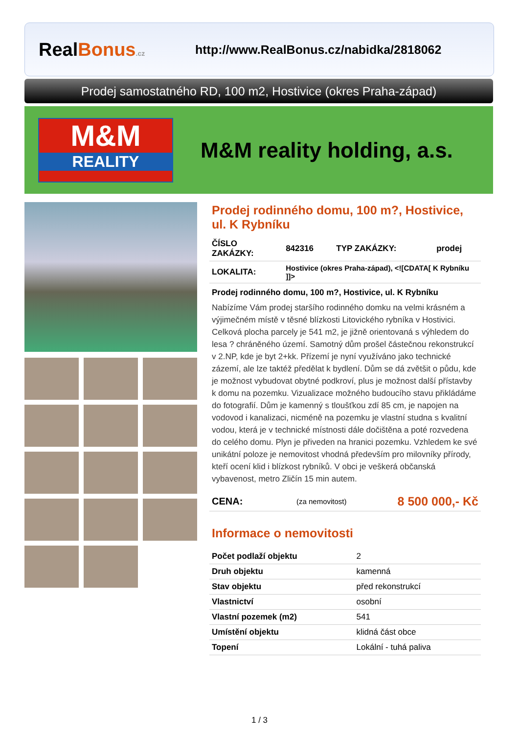RealBonus.cz
http://www.RealBonus.cz/nabidka/2818062
Prodej samostatného RD, 100 m2, Hostivice (okres Praha-západ)
M&M
REALITY
M&M reality holding, a.s.
Prodej rodinného domu, 100 m?, Hostivice, ul. K Rybníku
| ČÍSLO ZAKÁZKY: | 842316 | TYP ZAKÁZKY: | prodej |
| LOKALITA: | Hostivice (okres Praha-západ), <![CDATA[ K Rybníku ]]> | | |
Prodej rodinného domu, 100 m?, Hostivice, ul. K Rybníku
Nabízíme Vám prodej staršího rodinného domku na velmi krásném a výjimečném místě v těsné blízkosti Litovického rybníka v Hostivici. Celková plocha parcely je 541 m2, je jižně orientovaná s výhledem do lesa ? chráněného území. Samotný dům prošel částečnou rekonstrukcí v 2.NP, kde je byt 2+kk. Přízemí je nyní využíváno jako technické zázemí, ale lze taktéž předělat k bydlení. Dům se dá zvětšit o půdu, kde je možnost vybudovat obytné podkroví, plus je možnost další přístavby k domu na pozemku. Vizualizace možného budoucího stavu přikládáme do fotografií. Dům je kamenný s tloušťkou zdí 85 cm, je napojen na vodovod i kanalizaci, nicméně na pozemku je vlastní studna s kvalitní vodou, která je v technické místnosti dále dočištěna a poté rozvedena do celého domu. Plyn je přiveden na hranici pozemku. Vzhledem ke své unikátní poloze je nemovitost vhodná především pro milovníky přírody, kteří ocení klid i blízkost rybníků. V obci je veškerá občanská vybavenost, metro Zličín 15 min autem.
| CENA: | (za nemovitost) | 8 500 000,- Kč |
Informace o nemovitosti
| Počet podlaží objektu | 2 |
| Druh objektu | kamenná |
| Stav objektu | před rekonstrukcí |
| Vlastnictví | osobní |
| Vlastní pozemek (m2) | 541 |
| Umístění objektu | klidná část obce |
| Topení | Lokální - tuhá paliva |
1 / 3